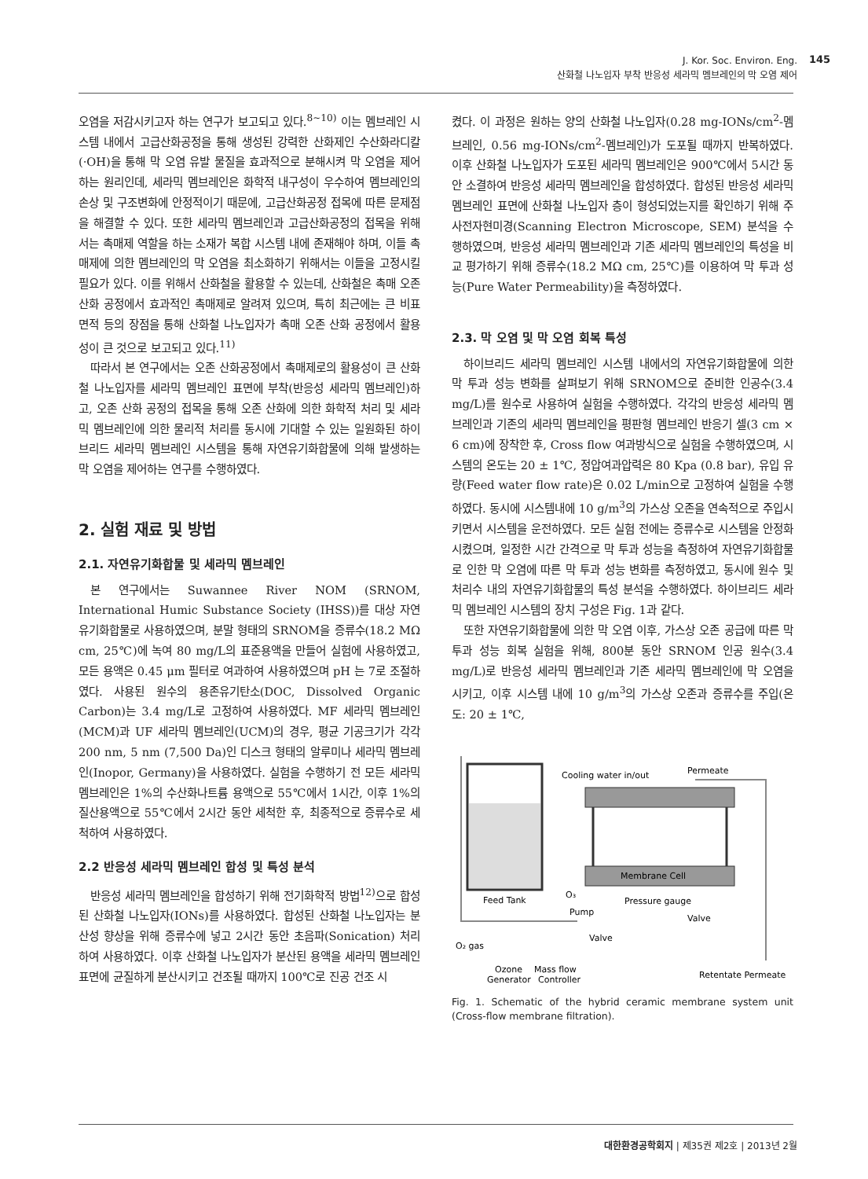J. Kor. Soc. Environ. Eng.
산화철 나노입자 부착 반응성 세라믹 멤브레인의 막 오염 제어
145
오염을 저감시키고자 하는 연구가 보고되고 있다.<sup>8~10)</sup> 이는 멤브레인 시스템 내에서 고급산화공정을 통해 생성된 강력한 산화제인 수산화라디칼(·OH)을 통해 막 오염 유발 물질을 효과적으로 분해시켜 막 오염을 제어하는 원리인데, 세라믹 멤브레인은 화학적 내구성이 우수하여 멤브레인의 손상 및 구조변화에 안정적이기 때문에, 고급산화공정 접목에 따른 문제점을 해결할 수 있다. 또한 세라믹 멤브레인과 고급산화공정의 접목을 위해서는 촉매제 역할을 하는 소재가 복합 시스템 내에 존재해야 하며, 이들 촉매제에 의한 멤브레인의 막 오염을 최소화하기 위해서는 이들을 고정시킬 필요가 있다. 이를 위해서 산화철을 활용할 수 있는데, 산화철은 촉매 오존 산화 공정에서 효과적인 촉매제로 알려져 있으며, 특히 최근에는 큰 비표면적 등의 장점을 통해 산화철 나노입자가 촉매 오존 산화 공정에서 활용성이 큰 것으로 보고되고 있다.<sup>11)</sup>
따라서 본 연구에서는 오존 산화공정에서 촉매제로의 활용성이 큰 산화철 나노입자를 세라믹 멤브레인 표면에 부착(반응성 세라믹 멤브레인)하고, 오존 산화 공정의 접목을 통해 오존 산화에 의한 화학적 처리 및 세라믹 멤브레인에 의한 물리적 처리를 동시에 기대할 수 있는 일원화된 하이브리드 세라믹 멤브레인 시스템을 통해 자연유기화합물에 의해 발생하는 막 오염을 제어하는 연구를 수행하였다.
2. 실험 재료 및 방법
2.1. 자연유기화합물 및 세라믹 멤브레인
본 연구에서는 Suwannee River NOM (SRNOM, International Humic Substance Society (IHSS))를 대상 자연유기화합물로 사용하였으며, 분말 형태의 SRNOM을 증류수(18.2 MΩ cm, 25℃)에 녹여 80 mg/L의 표준용액을 만들어 실험에 사용하였고, 모든 용액은 0.45 μm 필터로 여과하여 사용하였으며 pH 는 7로 조절하였다. 사용된 원수의 용존유기탄소(DOC, Dissolved Organic Carbon)는 3.4 mg/L로 고정하여 사용하였다. MF 세라믹 멤브레인(MCM)과 UF 세라믹 멤브레인(UCM)의 경우, 평균 기공크기가 각각 200 nm, 5 nm (7,500 Da)인 디스크 형태의 알루미나 세라믹 멤브레인(Inopor, Germany)을 사용하였다. 실험을 수행하기 전 모든 세라믹 멤브레인은 1%의 수산화나트륨 용액으로 55℃에서 1시간, 이후 1%의 질산용액으로 55℃에서 2시간 동안 세척한 후, 최종적으로 증류수로 세척하여 사용하였다.
2.2 반응성 세라믹 멤브레인 합성 및 특성 분석
반응성 세라믹 멤브레인을 합성하기 위해 전기화학적 방법<sup>12)</sup>으로 합성된 산화철 나노입자(IONs)를 사용하였다. 합성된 산화철 나노입자는 분산성 향상을 위해 증류수에 넣고 2시간 동안 초음파(Sonication) 처리하여 사용하였다. 이후 산화철 나노입자가 분산된 용액을 세라믹 멤브레인 표면에 균질하게 분산시키고 건조될 때까지 100℃로 진공 건조 시
켰다. 이 과정은 원하는 양의 산화철 나노입자(0.28 mg-IONs/cm<sup>2</sup>-멤브레인, 0.56 mg-IONs/cm<sup>2</sup>-멤브레인)가 도포될 때까지 반복하였다. 이후 산화철 나노입자가 도포된 세라믹 멤브레인은 900℃에서 5시간 동안 소결하여 반응성 세라믹 멤브레인을 합성하였다. 합성된 반응성 세라믹 멤브레인 표면에 산화철 나노입자 층이 형성되었는지를 확인하기 위해 주사전자현미경(Scanning Electron Microscope, SEM) 분석을 수행하였으며, 반응성 세라믹 멤브레인과 기존 세라믹 멤브레인의 특성을 비교 평가하기 위해 증류수(18.2 MΩ cm, 25℃)를 이용하여 막 투과 성능(Pure Water Permeability)을 측정하였다.
2.3. 막 오염 및 막 오염 회복 특성
하이브리드 세라믹 멤브레인 시스템 내에서의 자연유기화합물에 의한 막 투과 성능 변화를 살펴보기 위해 SRNOM으로 준비한 인공수(3.4 mg/L)를 원수로 사용하여 실험을 수행하였다. 각각의 반응성 세라믹 멤브레인과 기존의 세라믹 멤브레인을 평판형 멤브레인 반응기 셀(3 cm × 6 cm)에 장착한 후, Cross flow 여과방식으로 실험을 수행하였으며, 시스템의 온도는 20 ± 1℃, 정압여과압력은 80 Kpa (0.8 bar), 유입 유량(Feed water flow rate)은 0.02 L/min으로 고정하여 실험을 수행하였다. 동시에 시스템내에 10 g/m<sup>3</sup>의 가스상 오존을 연속적으로 주입시키면서 시스템을 운전하였다. 모든 실험 전에는 증류수로 시스템을 안정화 시켰으며, 일정한 시간 간격으로 막 투과 성능을 측정하여 자연유기화합물로 인한 막 오염에 따른 막 투과 성능 변화를 측정하였고, 동시에 원수 및 처리수 내의 자연유기화합물의 특성 분석을 수행하였다. 하이브리드 세라믹 멤브레인 시스템의 장치 구성은 Fig. 1과 같다.
또한 자연유기화합물에 의한 막 오염 이후, 가스상 오존 공급에 따른 막 투과 성능 회복 실험을 위해, 800분 동안 SRNOM 인공 원수(3.4 mg/L)로 반응성 세라믹 멤브레인과 기존 세라믹 멤브레인에 막 오염을 시키고, 이후 시스템 내에 10 g/m<sup>3</sup>의 가스상 오존과 증류수를 주입(온도: 20 ± 1℃,
Cooling water in/out
Permeate
Membrane Cell
Feed Tank
Pressure gauge
Pump
Valve
Valve
O₂ gas
Ozone
Mass flow
Generator
Controller
Retentate Permeate
O₃
Fig. 1. Schematic of the hybrid ceramic membrane system unit (Cross-flow membrane filtration).
대한환경공학회지 | 제35권 제2호 | 2013년 2월